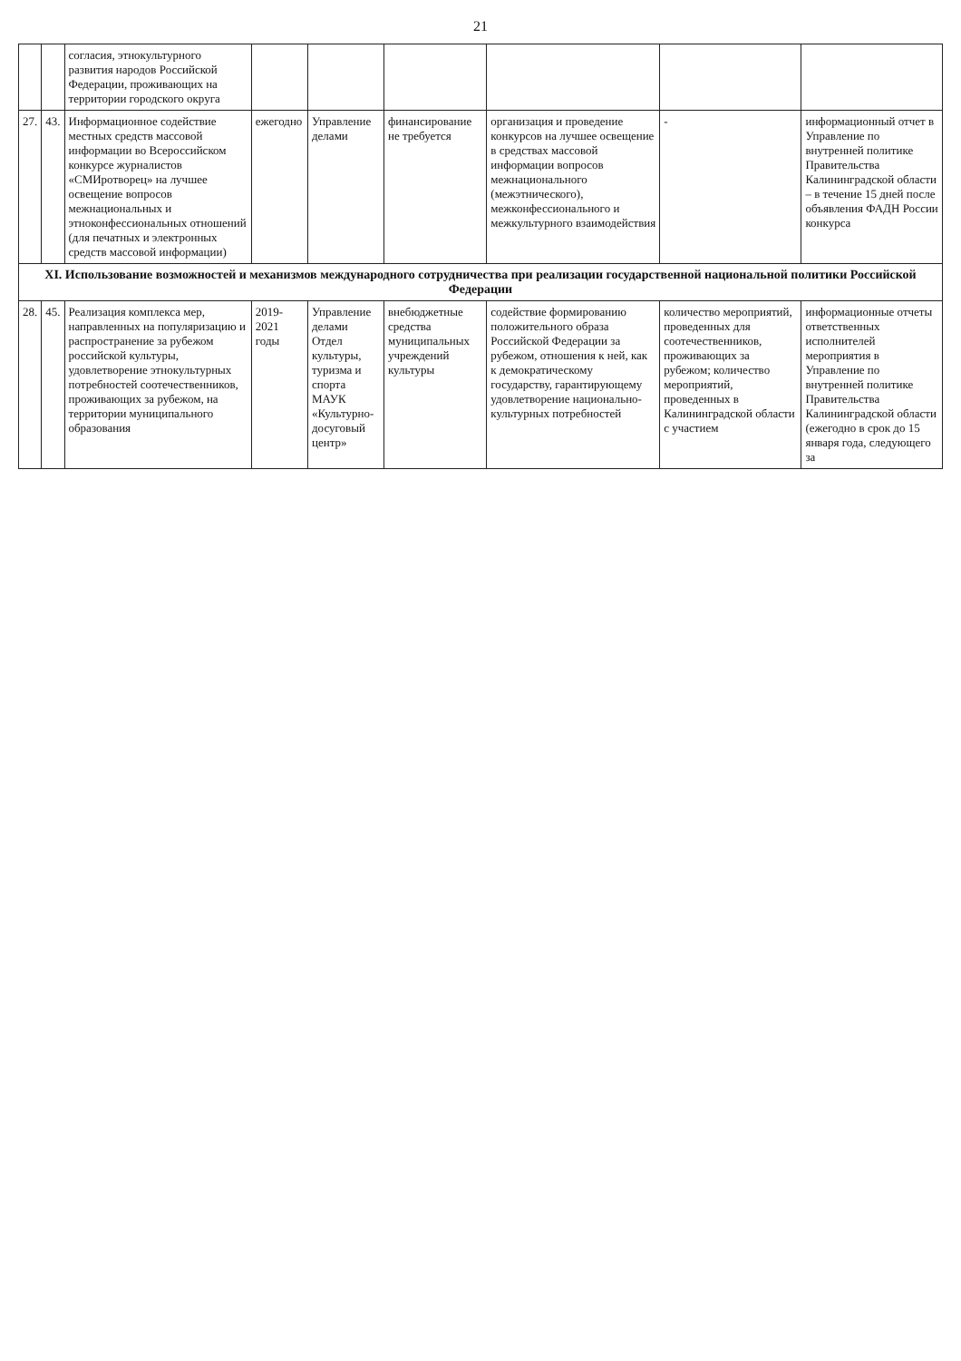21
| | | согласия, этнокультурного развития народов Российской Федерации, проживающих на территории городского округа | | | | | | |
| 27. | 43. | Информационное содействие местных средств массовой информации во Всероссийском конкурсе журналистов «СМИротворец» на лучшее освещение вопросов межнациональных и этноконфессиональных отношений (для печатных и электронных средств массовой информации) | ежегодно | Управление делами | финансирование не требуется | организация и проведение конкурсов на лучшее освещение в средствах массовой информации вопросов межнационального (межэтнического), межконфессионального и межкультурного взаимодействия | - | информационный отчет в Управление по внутренней политике Правительства Калининградской области – в течение 15 дней после объявления ФАДН России конкурса |
| XI. Использование возможностей и механизмов международного сотрудничества при реализации государственной национальной политики Российской Федерации | | | | | | | | |
| 28. | 45. | Реализация комплекса мер, направленных на популяризацию и распространение за рубежом российской культуры, удовлетворение этнокультурных потребностей соотечественников, проживающих за рубежом, на территории муниципального образования | 2019-2021 годы | Управление делами Отдел культуры, туризма и спорта МАУК «Культурно-досуговый центр» | внебюджетные средства муниципальных учреждений культуры | содействие формированию положительного образа Российской Федерации за рубежом, отношения к ней, как к демократическому государству, гарантирующему удовлетворение национально-культурных потребностей | количество мероприятий, проведенных для соотечественников, проживающих за рубежом; количество мероприятий, проведенных в Калининградской области с участием | информационные отчеты ответственных исполнителей мероприятия в Управление по внутренней политике Правительства Калининградской области (ежегодно в срок до 15 января года, следующего за |